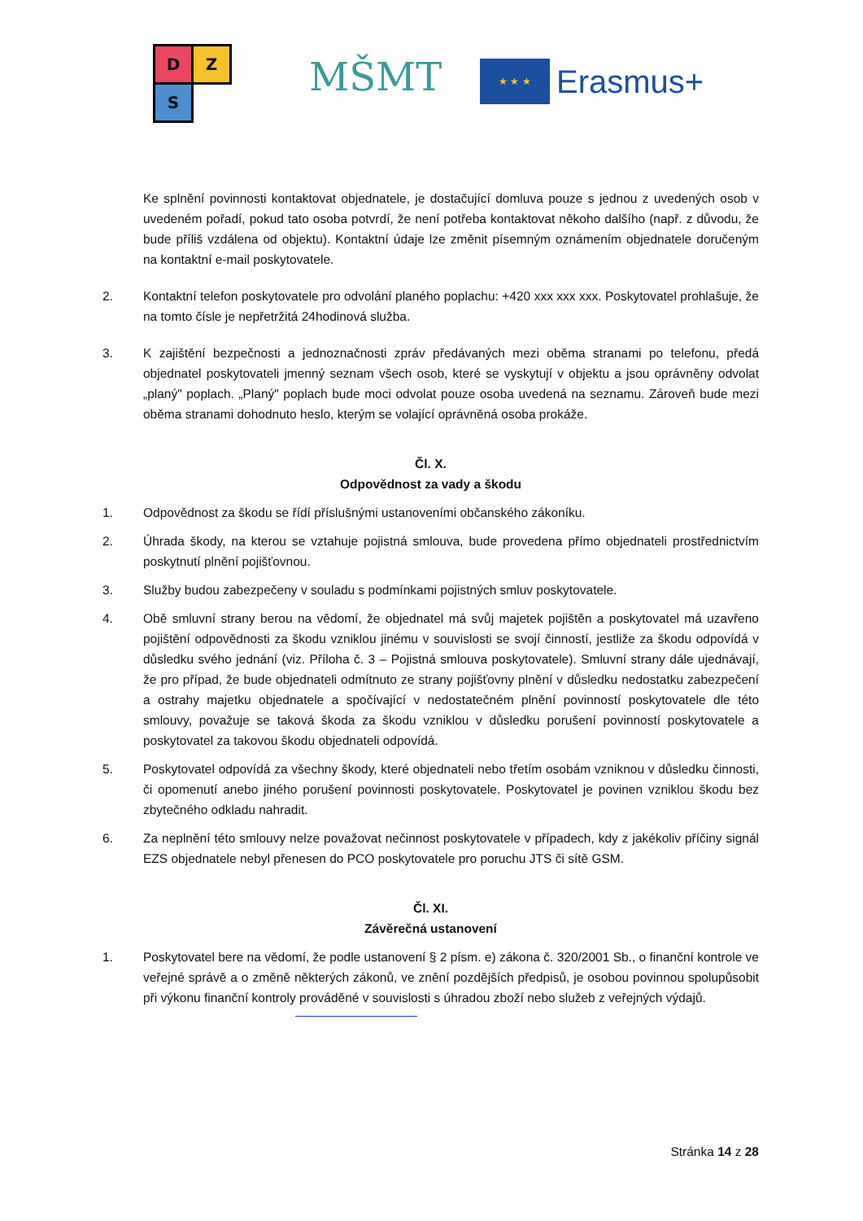D Z
S
MŠMT ★ ★ ★
Erasmus+
Ke splnění povinnosti kontaktovat objednatele, je dostačující domluva pouze s jednou z uvedených osob v uvedeném pořadí, pokud tato osoba potvrdí, že není potřeba kontaktovat někoho dalšího (např. z důvodu, že bude příliš vzdálena od objektu). Kontaktní údaje lze změnit písemným oznámením objednatele doručeným na kontaktní e-mail poskytovatele.
2. Kontaktní telefon poskytovatele pro odvolání planého poplachu: +420 xxx xxx xxx. Poskytovatel prohlašuje, že na tomto čísle je nepřetržitá 24hodinová služba.
3. K zajištění bezpečnosti a jednoznačnosti zpráv předávaných mezi oběma stranami po telefonu, předá objednatel poskytovateli jmenný seznam všech osob, které se vyskytují v objektu a jsou oprávněny odvolat „planý" poplach. „Planý" poplach bude moci odvolat pouze osoba uvedená na seznamu. Zároveň bude mezi oběma stranami dohodnuto heslo, kterým se volající oprávněná osoba prokáže.
Čl. X.
Odpovědnost za vady a škodu
1. Odpovědnost za škodu se řídí příslušnými ustanoveními občanského zákoníku.
2. Úhrada škody, na kterou se vztahuje pojistná smlouva, bude provedena přímo objednateli prostřednictvím poskytnutí plnění pojišťovnou.
3. Služby budou zabezpečeny v souladu s podmínkami pojistných smluv poskytovatele.
4. Obě smluvní strany berou na vědomí, že objednatel má svůj majetek pojištěn a poskytovatel má uzavřeno pojištění odpovědnosti za škodu vzniklou jinému v souvislosti se svojí činností, jestliže za škodu odpovídá v důsledku svého jednání (viz. Příloha č. 3 – Pojistná smlouva poskytovatele). Smluvní strany dále ujednávají, že pro případ, že bude objednateli odmítnuto ze strany pojišťovny plnění v důsledku nedostatku zabezpečení a ostrahy majetku objednatele a spočívající v nedostatečném plnění povinností poskytovatele dle této smlouvy, považuje se taková škoda za škodu vzniklou v důsledku porušení povinností poskytovatele a poskytovatel za takovou škodu objednateli odpovídá.
5. Poskytovatel odpovídá za všechny škody, které objednateli nebo třetím osobám vzniknou v důsledku činnosti, či opomenutí anebo jiného porušení povinnosti poskytovatele. Poskytovatel je povinen vzniklou škodu bez zbytečného odkladu nahradit.
6. Za neplnění této smlouvy nelze považovat nečinnost poskytovatele v případech, kdy z jakékoliv příčiny signál EZS objednatele nebyl přenesen do PCO poskytovatele pro poruchu JTS či sítě GSM.
Čl. XI.
Závěrečná ustanovení
1. Poskytovatel bere na vědomí, že podle ustanovení § 2 písm. e) zákona č. 320/2001 Sb., o finanční kontrole ve veřejné správě a o změně některých zákonů, ve znění pozdějších předpisů, je osobou povinnou spolupůsobit při výkonu finanční kontroly prováděné v souvislosti s úhradou zboží nebo služeb z veřejných výdajů.
Stránka 14 z 28